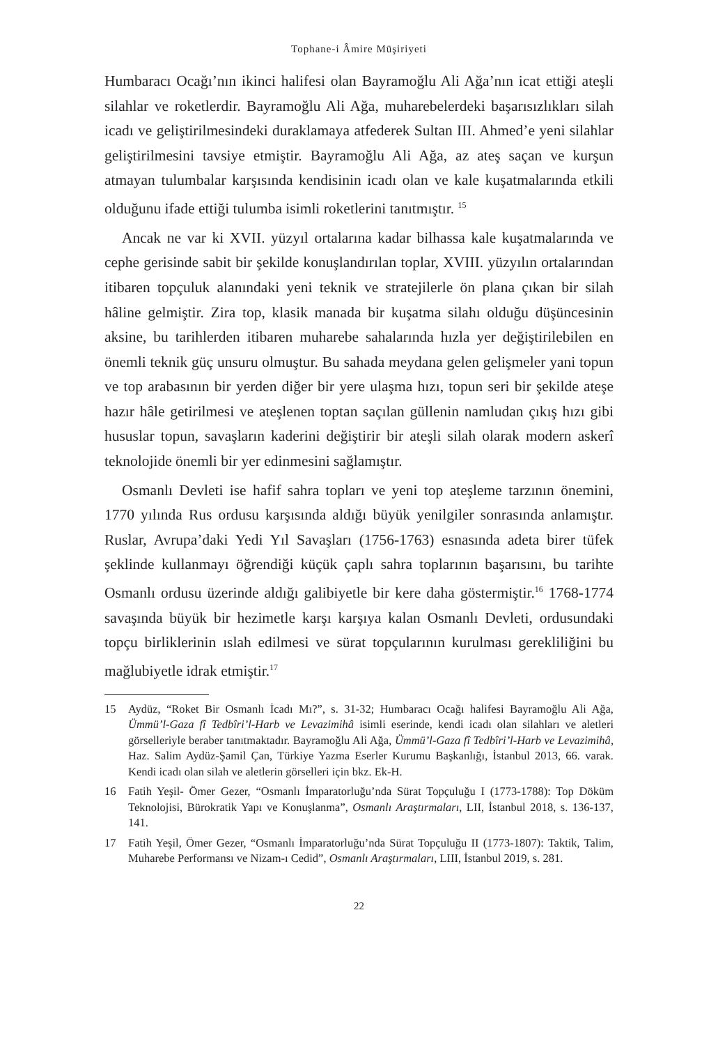Tophane-i Âmire Müşiriyeti
Humbaracı Ocağı’nın ikinci halifesi olan Bayramoğlu Ali Ağa’nın icat ettiği ateşli silahlar ve roketlerdir. Bayramoğlu Ali Ağa, muharebelerdeki başarısızlıkları silah icadı ve geliştirilmesindeki duraklamaya atfederek Sultan III. Ahmed’e yeni silahlar geliştirilmesini tavsiye etmiştir. Bayramoğlu Ali Ağa, az ateş saçan ve kurşun atmayan tulumbalar karşısında kendisinin icadı olan ve kale kuşatmalarında etkili olduğunu ifade ettiği tulumba isimli roketlerini tanıtmıştır. <sup>15</sup>
Ancak ne var ki XVII. yüzyıl ortalarına kadar bilhassa kale kuşatmalarında ve cephe gerisinde sabit bir şekilde konuşlandırılan toplar, XVIII. yüzyılın ortalarından itibaren topçuluk alanındaki yeni teknik ve stratejilerle ön plana çıkan bir silah hâline gelmiştir. Zira top, klasik manada bir kuşatma silahı olduğu düşüncesinin aksine, bu tarihlerden itibaren muharebe sahalarında hızla yer değiştirilebilen en önemli teknik güç unsuru olmuştur. Bu sahada meydana gelen gelişmeler yani topun ve top arabasının bir yerden diğer bir yere ulaşma hızı, topun seri bir şekilde ateşe hazır hâle getirilmesi ve ateşlenen toptan saçılan güllenin namludan çıkış hızı gibi hususlar topun, savaşların kaderini değiştirir bir ateşli silah olarak modern askerî teknolojide önemli bir yer edinmesini sağlamıştır.
Osmanlı Devleti ise hafif sahra topları ve yeni top ateşleme tarzının önemini, 1770 yılında Rus ordusu karşısında aldığı büyük yenilgiler sonrasında anlamıştır. Ruslar, Avrupa’daki Yedi Yıl Savaşları (1756-1763) esnasında adeta birer tüfek şeklinde kullanmayı öğrendiği küçük çaplı sahra toplarının başarısını, bu tarihte Osmanlı ordusu üzerinde aldığı galibiyetle bir kere daha göstermiştir.<sup>16</sup> 1768-1774 savaşında büyük bir hezimetle karşı karşıya kalan Osmanlı Devleti, ordusundaki topçu birliklerinin ıslah edilmesi ve sürat topçularının kurulması gerekliliğini bu mağlubiyetle idrak etmiştir.<sup>17</sup>
15 Aydüz, “Roket Bir Osmanlı İcadı Mı?”, s. 31-32; Humbaracı Ocağı halifesi Bayramoğlu Ali Ağa, Ümmü’l-Gaza fî Tedbîri’l-Harb ve Levazimihâ isimli eserinde, kendi icadı olan silahları ve aletleri görselleriyle beraber tanıtmaktadır. Bayramoğlu Ali Ağa, Ümmü’l-Gaza fî Tedbîri’l-Harb ve Levazimihâ, Haz. Salim Aydüz-Şamil Çan, Türkiye Yazma Eserler Kurumu Başkanlığı, İstanbul 2013, 66. varak. Kendi icadı olan silah ve aletlerin görselleri için bkz. Ek-H.
16 Fatih Yeşil- Ömer Gezer, “Osmanlı İmparatorluğu’nda Sürat Topçuluğu I (1773-1788): Top Döküm Teknolojisi, Bürokratik Yapı ve Konuşlanma”, Osmanlı Araştırmaları, LII, İstanbul 2018, s. 136-137, 141.
17 Fatih Yeşil, Ömer Gezer, “Osmanlı İmparatorluğu’nda Sürat Topçuluğu II (1773-1807): Taktik, Talim, Muharebe Performansı ve Nizam-ı Cedid”, Osmanlı Araştırmaları, LIII, İstanbul 2019, s. 281.
22